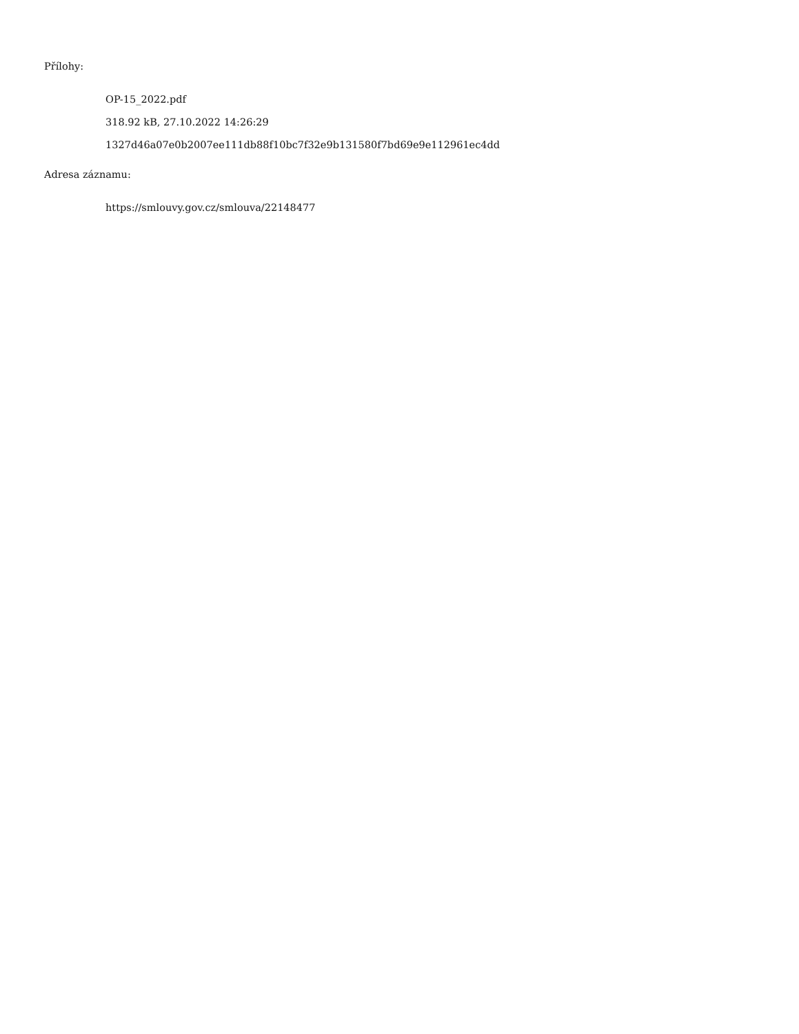Přílohy:
OP-15_2022.pdf
318.92 kB, 27.10.2022 14:26:29
1327d46a07e0b2007ee111db88f10bc7f32e9b131580f7bd69e9e112961ec4dd
Adresa záznamu:
https://smlouvy.gov.cz/smlouva/22148477